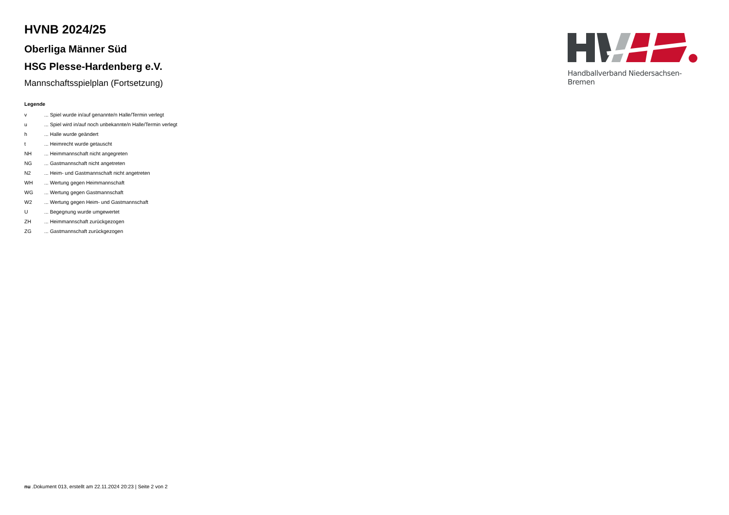HVNB 2024/25
Oberliga Männer Süd
HSG Plesse-Hardenberg e.V.
Mannschaftsspielplan (Fortsetzung)
Legende
| v | ... Spiel wurde in/auf genannte/n Halle/Termin verlegt |
| u | ... Spiel wird in/auf noch unbekannte/n Halle/Termin verlegt |
| h | ... Halle wurde geändert |
| t | ... Heimrecht wurde getauscht |
| NH | ... Heimmannschaft nicht angegreten |
| NG | ... Gastmannschaft nicht angetreten |
| N2 | ... Heim- und Gastmannschaft nicht angetreten |
| WH | ... Wertung gegen Heimmannschaft |
| WG | ... Wertung gegen Gastmannschaft |
| W2 | ... Wertung gegen Heim- und Gastmannschaft |
| U | ... Begegnung wurde umgewertet |
| ZH | ... Heimmannschaft zurückgezogen |
| ZG | ... Gastmannschaft zurückgezogen |
Handballverband Niedersachsen-Bremen
nu .Dokument 013, erstellt am 22.11.2024 20:23 | Seite 2 von 2